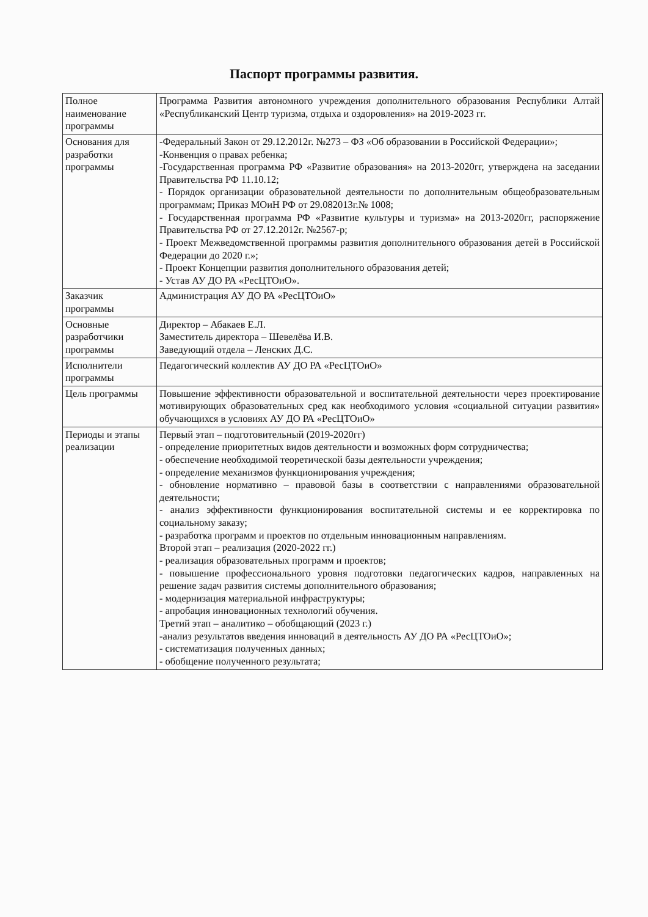Паспорт программы развития.
| Полное наименование программы | Программа Развития автономного учреждения дополнительного образования Республики Алтай «Республиканский Центр туризма, отдыха и оздоровления» на 2019-2023 гг. |
| Основания для разработки программы | -Федеральный Закон от 29.12.2012г. №273 – ФЗ «Об образовании в Российской Федерации»; -Конвенция о правах ребенка; -Государственная программа РФ «Развитие образования» на 2013-2020гг, утверждена на заседании Правительства РФ 11.10.12; - Порядок организации образовательной деятельности по дополнительным общеобразовательным программам; Приказ МОиН РФ от 29.082013г.№ 1008; - Государственная программа РФ «Развитие культуры и туризма» на 2013-2020гг, распоряжение Правительства РФ от 27.12.2012г. №2567-р; - Проект Межведомственной программы развития дополнительного образования детей в Российской Федерации до 2020 г.»; - Проект Концепции развития дополнительного образования детей; - Устав АУ ДО РА «РесЦТОиО». |
| Заказчик программы | Администрация АУ ДО РА «РесЦТОиО» |
| Основные разработчики программы | Директор – Абакаев Е.Л. Заместитель директора – Шевелёва И.В. Заведующий отдела – Ленских Д.С. |
| Исполнители программы | Педагогический коллектив АУ ДО РА «РесЦТОиО» |
| Цель программы | Повышение эффективности образовательной и воспитательной деятельности через проектирование мотивирующих образовательных сред как необходимого условия «социальной ситуации развития» обучающихся в условиях АУ ДО РА «РесЦТОиО» |
| Периоды и этапы реализации | Первый этап – подготовительный (2019-2020гг) - определение приоритетных видов деятельности и возможных форм сотрудничества; - обеспечение необходимой теоретической базы деятельности учреждения; - определение механизмов функционирования учреждения; - обновление нормативно – правовой базы в соответствии с направлениями образовательной деятельности; - анализ эффективности функционирования воспитательной системы и ее корректировка по социальному заказу; - разработка программ и проектов по отдельным инновационным направлениям. Второй этап – реализация (2020-2022 гг.) - реализация образовательных программ и проектов; - повышение профессионального уровня подготовки педагогических кадров, направленных на решение задач развития системы дополнительного образования; - модернизация материальной инфраструктуры; - апробация инновационных технологий обучения. Третий этап – аналитико – обобщающий (2023 г.) -анализ результатов введения инноваций в деятельность АУ ДО РА «РесЦТОиО»; - систематизация полученных данных; - обобщение полученного результата; |